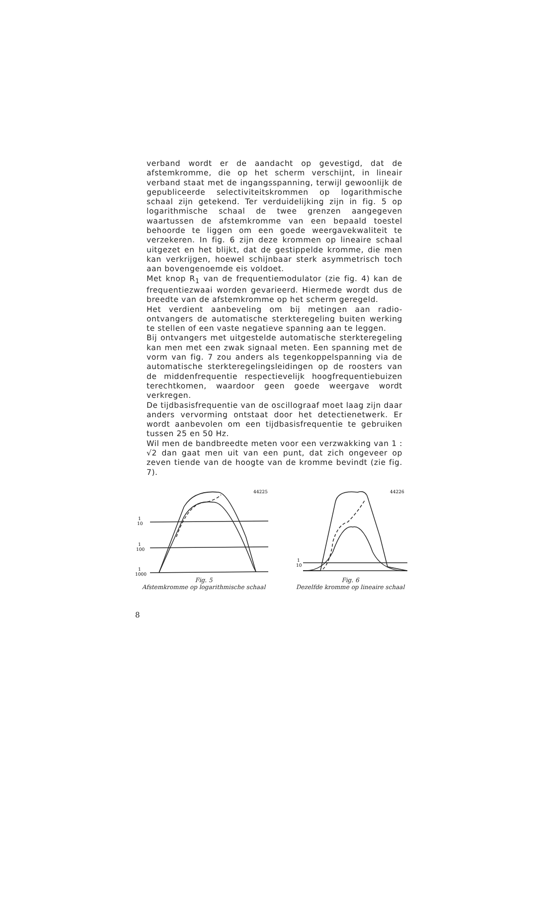verband wordt er de aandacht op gevestigd, dat de afstemkromme, die op het scherm verschijnt, in lineair verband staat met de ingangsspanning, terwijl gewoonlijk de gepubliceerde selectiviteitskrommen op logarithmische schaal zijn getekend. Ter verduidelijking zijn in fig. 5 op logarithmische schaal de twee grenzen aangegeven waartussen de afstemkromme van een bepaald toestel behoorde te liggen om een goede weergavekwaliteit te verzekeren. In fig. 6 zijn deze krommen op lineaire schaal uitgezet en het blijkt, dat de gestippelde kromme, die men kan verkrijgen, hoewel schijnbaar sterk asymmetrisch toch aan bovengenoemde eis voldoet.
Met knop R<sub>1</sub> van de frequentiemodulator (zie fig. 4) kan de frequentiezwaai worden gevarieerd. Hiermede wordt dus de breedte van de afstemkromme op het scherm geregeld.
Het verdient aanbeveling om bij metingen aan radio-ontvangers de automatische sterkteregeling buiten werking te stellen of een vaste negatieve spanning aan te leggen.
Bij ontvangers met uitgestelde automatische sterkteregeling kan men met een zwak signaal meten. Een spanning met de vorm van fig. 7 zou anders als tegenkoppelspanning via de automatische sterkteregelingsleidingen op de roosters van de middenfrequentie respectievelijk hoogfrequentiebuizen terechtkomen, waardoor geen goede weergave wordt verkregen.
De tijdbasisfrequentie van de oscillograaf moet laag zijn daar anders vervorming ontstaat door het detectienetwerk. Er wordt aanbevolen om een tijdbasisfrequentie te gebruiken tussen 25 en 50 Hz.
Wil men de bandbreedte meten voor een verzwakking van 1 : √2 dan gaat men uit van een punt, dat zich ongeveer op zeven tiende van de hoogte van de kromme bevindt (zie fig. 7).
44225
1
10
1
100
1
1000
Fig. 5
Afstemkromme op logarithmische schaal
44226
1
10
Fig. 6
Dezelfde kromme op lineaire schaal
8